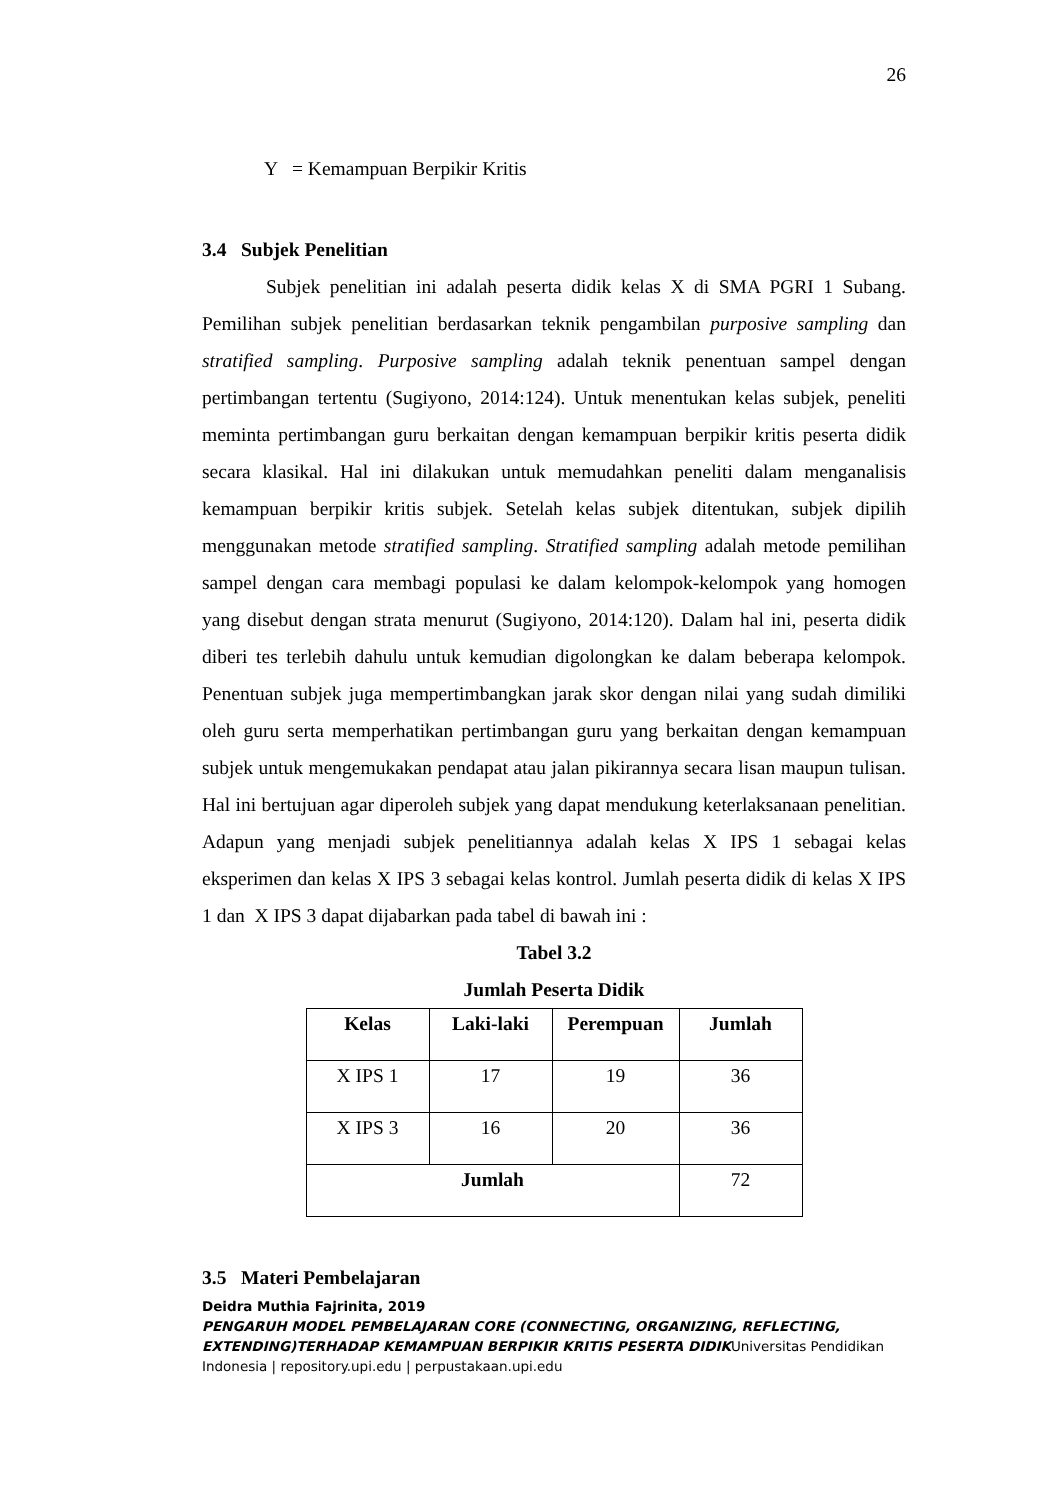26
Y = Kemampuan Berpikir Kritis
3.4 Subjek Penelitian
Subjek penelitian ini adalah peserta didik kelas X di SMA PGRI 1 Subang. Pemilihan subjek penelitian berdasarkan teknik pengambilan purposive sampling dan stratified sampling. Purposive sampling adalah teknik penentuan sampel dengan pertimbangan tertentu (Sugiyono, 2014:124). Untuk menentukan kelas subjek, peneliti meminta pertimbangan guru berkaitan dengan kemampuan berpikir kritis peserta didik secara klasikal. Hal ini dilakukan untuk memudahkan peneliti dalam menganalisis kemampuan berpikir kritis subjek. Setelah kelas subjek ditentukan, subjek dipilih menggunakan metode stratified sampling. Stratified sampling adalah metode pemilihan sampel dengan cara membagi populasi ke dalam kelompok-kelompok yang homogen yang disebut dengan strata menurut (Sugiyono, 2014:120). Dalam hal ini, peserta didik diberi tes terlebih dahulu untuk kemudian digolongkan ke dalam beberapa kelompok. Penentuan subjek juga mempertimbangkan jarak skor dengan nilai yang sudah dimiliki oleh guru serta memperhatikan pertimbangan guru yang berkaitan dengan kemampuan subjek untuk mengemukakan pendapat atau jalan pikirannya secara lisan maupun tulisan. Hal ini bertujuan agar diperoleh subjek yang dapat mendukung keterlaksanaan penelitian. Adapun yang menjadi subjek penelitiannya adalah kelas X IPS 1 sebagai kelas eksperimen dan kelas X IPS 3 sebagai kelas kontrol. Jumlah peserta didik di kelas X IPS 1 dan X IPS 3 dapat dijabarkan pada tabel di bawah ini :
Tabel 3.2
Jumlah Peserta Didik
| Kelas | Laki-laki | Perempuan | Jumlah |
| --- | --- | --- | --- |
| X IPS 1 | 17 | 19 | 36 |
| X IPS 3 | 16 | 20 | 36 |
| Jumlah | | | 72 |
3.5 Materi Pembelajaran
Deidra Muthia Fajrinita, 2019
PENGARUH MODEL PEMBELAJARAN CORE (CONNECTING, ORGANIZING, REFLECTING, EXTENDING)TERHADAP KEMAMPUAN BERPIKIR KRITIS PESERTA DIDIKUniversitas Pendidikan Indonesia | repository.upi.edu | perpustakaan.upi.edu